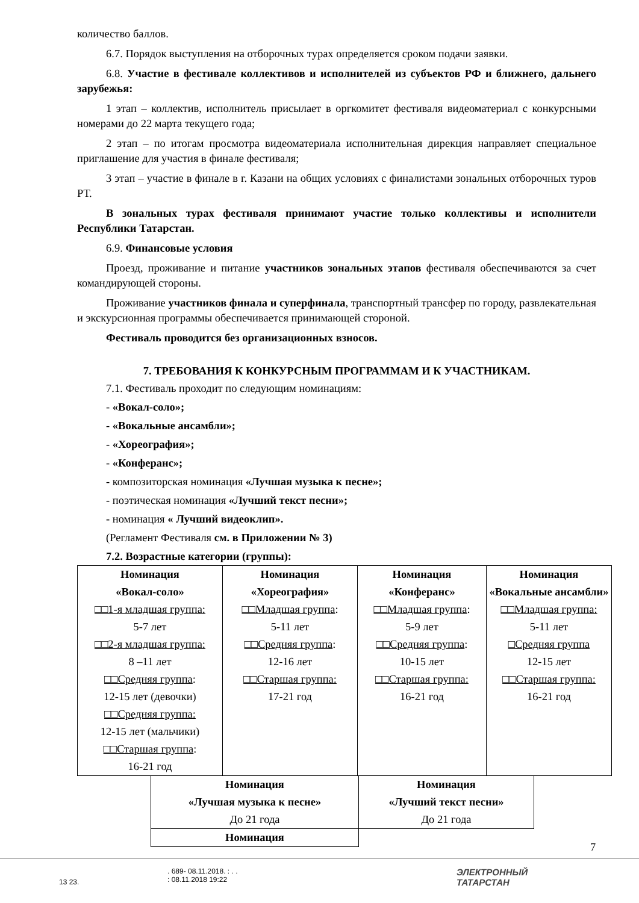количество баллов.
6.7. Порядок выступления на отборочных турах определяется сроком подачи заявки.
6.8. Участие в фестивале коллективов и исполнителей из субъектов РФ и ближнего, дальнего зарубежья:
1 этап – коллектив, исполнитель присылает в оргкомитет фестиваля видеоматериал с конкурсными номерами до 22 марта текущего года;
2 этап – по итогам просмотра видеоматериала исполнительная дирекция направляет специальное приглашение для участия в финале фестиваля;
3 этап – участие в финале в г. Казани на общих условиях с финалистами зональных отборочных туров РТ.
В зональных турах фестиваля принимают участие только коллективы и исполнители Республики Татарстан.
6.9. Финансовые условия
Проезд, проживание и питание участников зональных этапов фестиваля обеспечиваются за счет командирующей стороны.
Проживание участников финала и суперфинала, транспортный трансфер по городу, развлекательная и экскурсионная программы обеспечивается принимающей стороной.
Фестиваль проводится без организационных взносов.
7. ТРЕБОВАНИЯ К КОНКУРСНЫМ ПРОГРАММАМ И К УЧАСТНИКАМ.
7.1. Фестиваль проходит по следующим номинациям:
- «Вокал-соло»;
- «Вокальные ансамбли»;
- «Хореография»;
- «Конферанс»;
- композиторская номинация «Лучшая музыка к песне»;
- поэтическая номинация «Лучший текст песни»;
- номинация « Лучший видеоклип».
(Регламент Фестиваля см. в Приложении № 3)
7.2. Возрастные категории (группы):
| Номинация «Вокал-соло» □□1-я младшая группа: 5-7 лет □□2-я младшая группа: 8 –11 лет □□Средняя группа : 12-15 лет (девочки) □□Средняя группа: 12-15 лет (мальчики) □□Старшая группа : 16-21 год | Номинация «Хореография» □□Младшая группа : 5-11 лет □□Средняя группа : 12-16 лет □□Старшая группа: 17-21 год | Номинация «Конферанс» □□Младшая группа : 5-9 лет □□Средняя группа : 10-15 лет □□Старшая группа: 16-21 год | Номинация «Вокальные ансамбли» □□Младшая группа: 5-11 лет □Средняя группа 12-15 лет □□Старшая группа: 16-21 год |
| Номинация «Лучшая музыка к песне» До 21 года | Номинация «Лучший текст песни» До 21 года |
| Номинация | |
7
13 23.
. 689- 08.11.2018. : . .
: 08.11.2018 19:22
ЭЛЕКТРОННЫЙ
ТАТАРСТАН